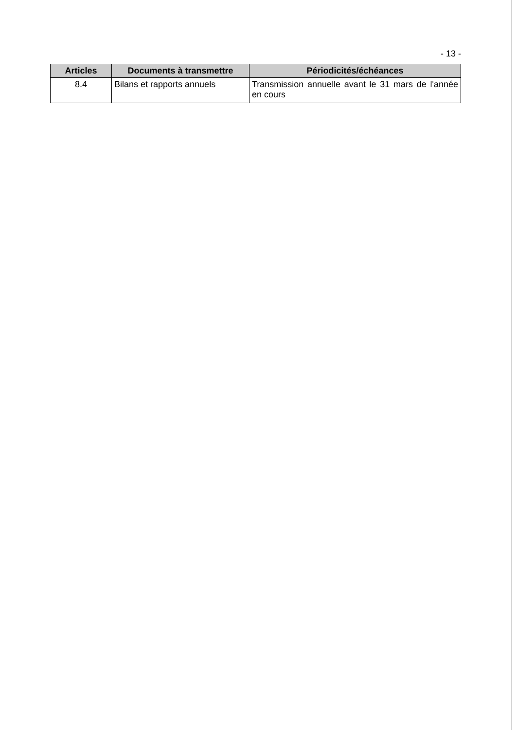- 13 -
| Articles | Documents à transmettre | Périodicités/échéances |
| --- | --- | --- |
| 8.4 | Bilans et rapports annuels | Transmission annuelle avant le 31 mars de l'année en cours |